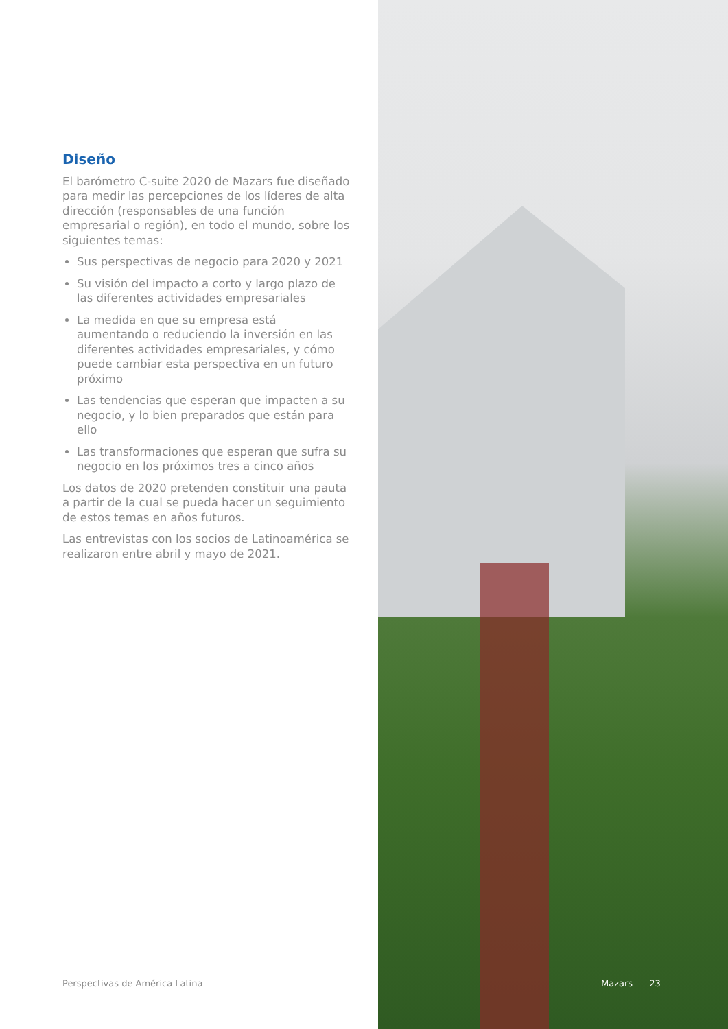Diseño
El barómetro C-suite 2020 de Mazars fue diseñado para medir las percepciones de los líderes de alta dirección (responsables de una función empresarial o región), en todo el mundo, sobre los siguientes temas:
Sus perspectivas de negocio para 2020 y 2021
Su visión del impacto a corto y largo plazo de las diferentes actividades empresariales
La medida en que su empresa está aumentando o reduciendo la inversión en las diferentes actividades empresariales, y cómo puede cambiar esta perspectiva en un futuro próximo
Las tendencias que esperan que impacten a su negocio, y lo bien preparados que están para ello
Las transformaciones que esperan que sufra su negocio en los próximos tres a cinco años
Los datos de 2020 pretenden constituir una pauta a partir de la cual se pueda hacer un seguimiento de estos temas en años futuros.
Las entrevistas con los socios de Latinoamérica se realizaron entre abril y mayo de 2021.
Perspectivas de América Latina Mazars 23